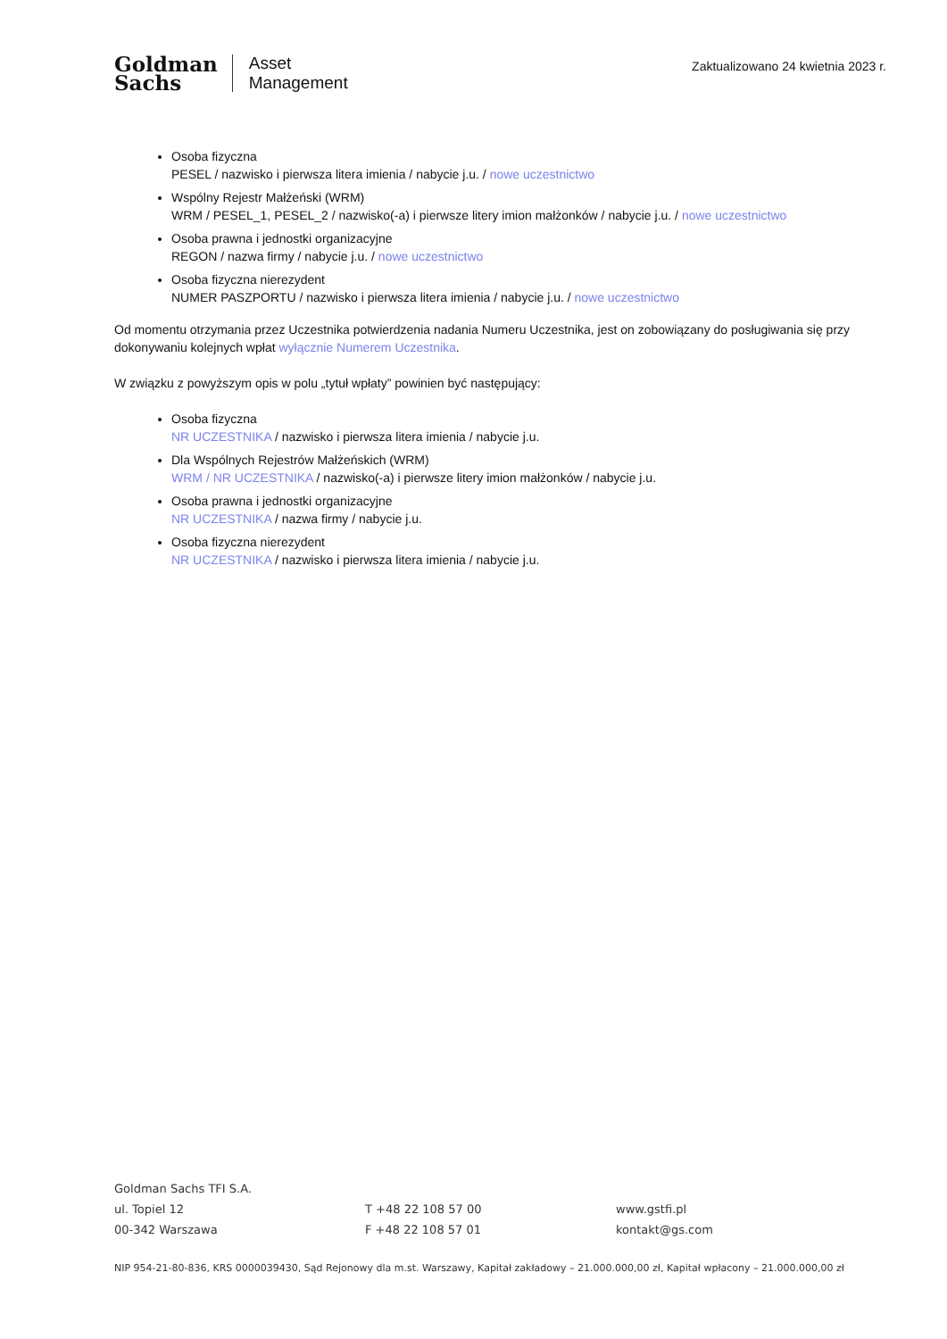Goldman
Sachs
Asset
Management
Zaktualizowano 24 kwietnia 2023 r.
Osoba fizyczna
PESEL / nazwisko i pierwsza litera imienia / nabycie j.u. / nowe uczestnictwo
Wspólny Rejestr Małżeński (WRM)
WRM / PESEL_1, PESEL_2 / nazwisko(-a) i pierwsze litery imion małżonków / nabycie j.u. / nowe uczestnictwo
Osoba prawna i jednostki organizacyjne
REGON / nazwa firmy / nabycie j.u. / nowe uczestnictwo
Osoba fizyczna nierezydent
NUMER PASZPORTU / nazwisko i pierwsza litera imienia / nabycie j.u. / nowe uczestnictwo
Od momentu otrzymania przez Uczestnika potwierdzenia nadania Numeru Uczestnika, jest on zobowiązany do posługiwania się przy dokonywaniu kolejnych wpłat wyłącznie Numerem Uczestnika.
W związku z powyższym opis w polu „tytuł wpłaty” powinien być następujący:
Osoba fizyczna
NR UCZESTNIKA / nazwisko i pierwsza litera imienia / nabycie j.u.
Dla Wspólnych Rejestrów Małżeńskich (WRM)
WRM / NR UCZESTNIKA / nazwisko(-a) i pierwsze litery imion małżonków / nabycie j.u.
Osoba prawna i jednostki organizacyjne
NR UCZESTNIKA / nazwa firmy / nabycie j.u.
Osoba fizyczna nierezydent
NR UCZESTNIKA / nazwisko i pierwsza litera imienia / nabycie j.u.
Goldman Sachs TFI S.A.
ul. Topiel 12 T +48 22 108 57 00 www.gstfi.pl
00-342 Warszawa F +48 22 108 57 01 kontakt@gs.com
NIP 954-21-80-836, KRS 0000039430, Sąd Rejonowy dla m.st. Warszawy, Kapitał zakładowy – 21.000.000,00 zł, Kapitał wpłacony – 21.000.000,00 zł